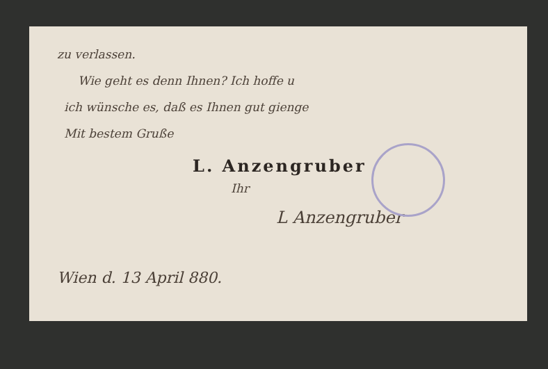zu verlassen.
Wie geht es denn Ihnen? Ich hoffe u
ich wünsche es, daß es Ihnen gut gienge
Mit bestem Gruße
L. Anzengruber
Ihr
L Anzengruber
Wien d. 13 April 880.